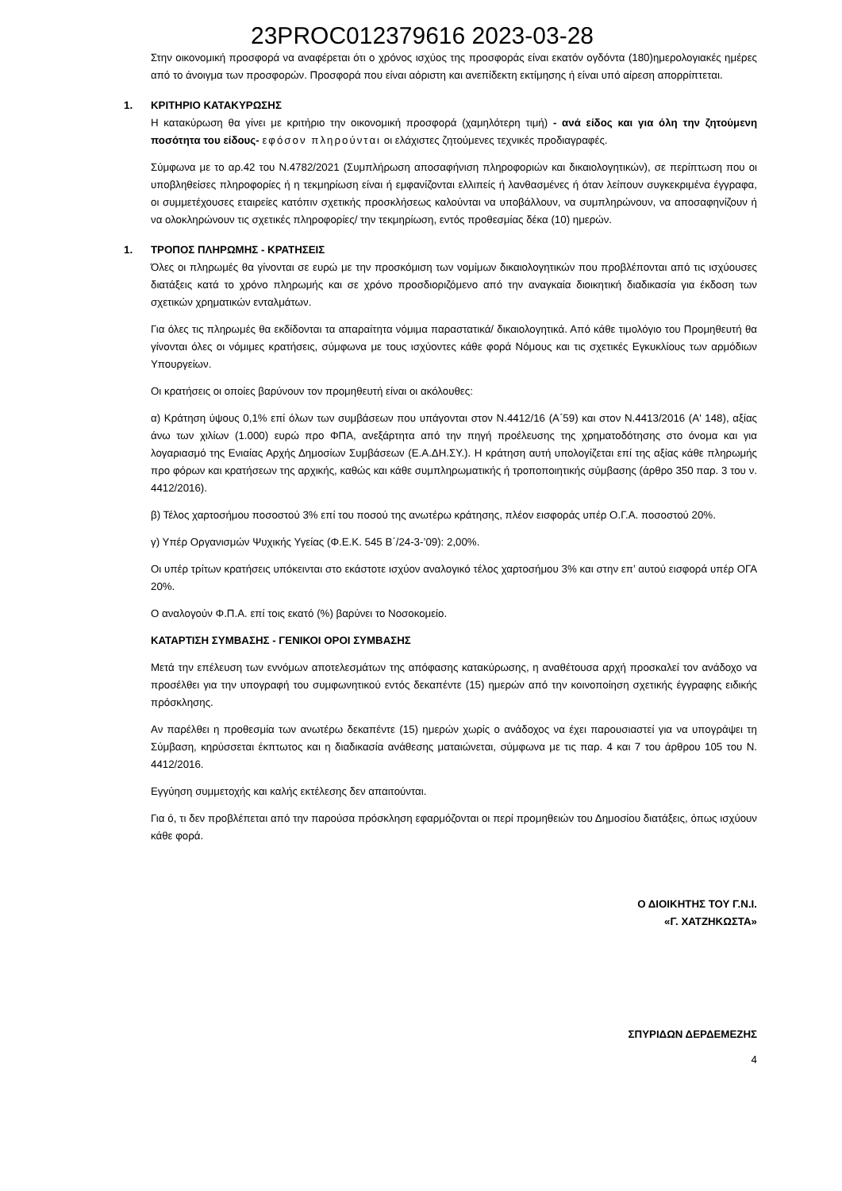23PROC012379616 2023-03-28
Στην οικονομική προσφορά να αναφέρεται ότι ο χρόνος ισχύος της προσφοράς είναι εκατόν ογδόντα (180)ημερολογιακές ημέρες από το άνοιγμα των προσφορών. Προσφορά που είναι αόριστη και ανεπίδεκτη εκτίμησης ή είναι υπό αίρεση απορρίπτεται.
1. ΚΡΙΤΗΡΙΟ ΚΑΤΑΚΥΡΩΣΗΣ
Η κατακύρωση θα γίνει με κριτήριο την οικονομική προσφορά (χαμηλότερη τιμή) - ανά είδος και για όλη την ζητούμενη ποσότητα του είδους- εφόσον πληρούνται οι ελάχιστες ζητούμενες τεχνικές προδιαγραφές.
Σύμφωνα με το αρ.42 του Ν.4782/2021 (Συμπλήρωση αποσαφήνιση πληροφοριών και δικαιολογητικών), σε περίπτωση που οι υποβληθείσες πληροφορίες ή η τεκμηρίωση είναι ή εμφανίζονται ελλιπείς ή λανθασμένες ή όταν λείπουν συγκεκριμένα έγγραφα, οι συμμετέχουσες εταιρείες κατόπιν σχετικής προσκλήσεως καλούνται να υποβάλλουν, να συμπληρώνουν, να αποσαφηνίζουν ή να ολοκληρώνουν τις σχετικές πληροφορίες/ την τεκμηρίωση, εντός προθεσμίας δέκα (10) ημερών.
1. ΤΡΟΠΟΣ ΠΛΗΡΩΜΗΣ - ΚΡΑΤΗΣΕΙΣ
Όλες οι πληρωμές θα γίνονται σε ευρώ με την προσκόμιση των νομίμων δικαιολογητικών που προβλέπονται από τις ισχύουσες διατάξεις κατά το χρόνο πληρωμής και σε χρόνο προσδιοριζόμενο από την αναγκαία διοικητική διαδικασία για έκδοση των σχετικών χρηματικών ενταλμάτων.
Για όλες τις πληρωμές θα εκδίδονται τα απαραίτητα νόμιμα παραστατικά/ δικαιολογητικά. Από κάθε τιμολόγιο του Προμηθευτή θα γίνονται όλες οι νόμιμες κρατήσεις, σύμφωνα με τους ισχύοντες κάθε φορά Νόμους και τις σχετικές Εγκυκλίους των αρμόδιων Υπουργείων.
Οι κρατήσεις οι οποίες βαρύνουν τον προμηθευτή είναι οι ακόλουθες:
α) Κράτηση ύψους 0,1% επί όλων των συμβάσεων που υπάγονται στον Ν.4412/16 (Α΄59) και στον Ν.4413/2016 (Α' 148), αξίας άνω των χιλίων (1.000) ευρώ προ ΦΠΑ, ανεξάρτητα από την πηγή προέλευσης της χρηματοδότησης στο όνομα και για λογαριασμό της Ενιαίας Αρχής Δημοσίων Συμβάσεων (Ε.Α.ΔΗ.ΣΥ.). Η κράτηση αυτή υπολογίζεται επί της αξίας κάθε πληρωμής προ φόρων και κρατήσεων της αρχικής, καθώς και κάθε συμπληρωματικής ή τροποποιητικής σύμβασης (άρθρο 350 παρ. 3 του ν. 4412/2016).
β) Τέλος χαρτοσήμου ποσοστού 3% επί του ποσού της ανωτέρω κράτησης, πλέον εισφοράς υπέρ Ο.Γ.Α. ποσοστού 20%.
γ) Υπέρ Οργανισμών Ψυχικής Υγείας (Φ.Ε.Κ. 545 Β΄/24-3-’09): 2,00%.
Οι υπέρ τρίτων κρατήσεις υπόκεινται στο εκάστοτε ισχύον αναλογικό τέλος χαρτοσήμου 3% και στην επ’ αυτού εισφορά υπέρ ΟΓΑ 20%.
Ο αναλογούν Φ.Π.Α. επί τοις εκατό (%) βαρύνει το Νοσοκομείο.
ΚΑΤΑΡΤΙΣΗ ΣΥΜΒΑΣΗΣ - ΓΕΝΙΚΟΙ ΟΡΟΙ ΣΥΜΒΑΣΗΣ
Μετά την επέλευση των εννόμων αποτελεσμάτων της απόφασης κατακύρωσης, η αναθέτουσα αρχή προσκαλεί τον ανάδοχο να προσέλθει για την υπογραφή του συμφωνητικού εντός δεκαπέντε (15) ημερών από την κοινοποίηση σχετικής έγγραφης ειδικής πρόσκλησης.
Αν παρέλθει η προθεσμία των ανωτέρω δεκαπέντε (15) ημερών χωρίς ο ανάδοχος να έχει παρουσιαστεί για να υπογράψει τη Σύμβαση, κηρύσσεται έκπτωτος και η διαδικασία ανάθεσης ματαιώνεται, σύμφωνα με τις παρ. 4 και 7 του άρθρου 105 του Ν. 4412/2016.
Εγγύηση συμμετοχής και καλής εκτέλεσης δεν απαιτούνται.
Για ό, τι δεν προβλέπεται από την παρούσα πρόσκληση εφαρμόζονται οι περί προμηθειών του Δημοσίου διατάξεις, όπως ισχύουν κάθε φορά.
Ο ΔΙΟΙΚΗΤΗΣ ΤΟΥ Γ.Ν.Ι.
«Γ. ΧΑΤΖΗΚΩΣΤΑ»
ΣΠΥΡΙΔΩΝ ΔΕΡΔΕΜΕΖΗΣ
4